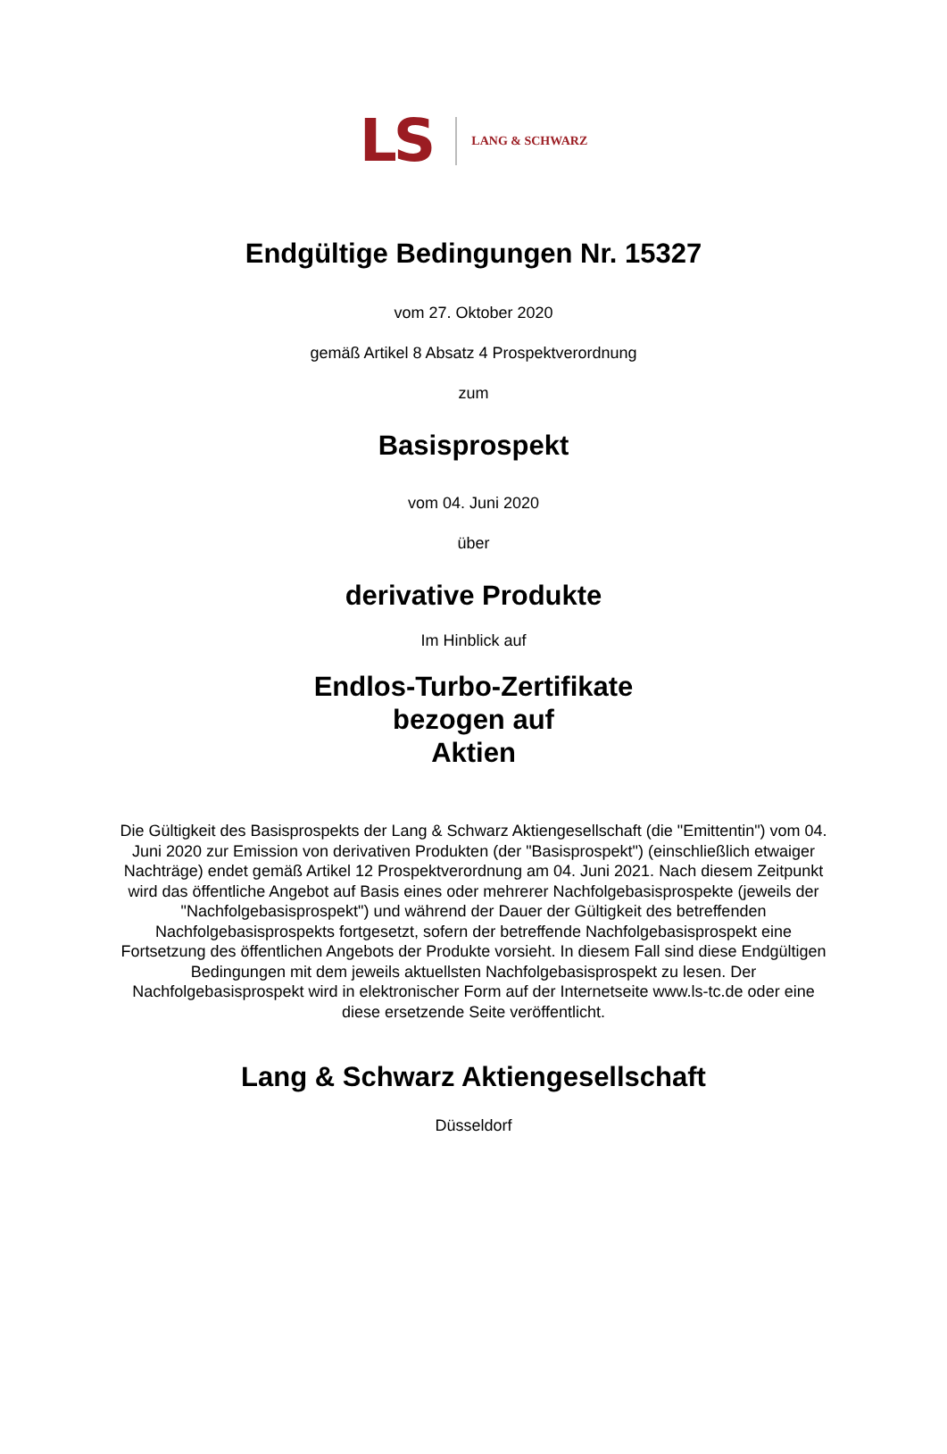LS LANG & SCHWARZ
Endgültige Bedingungen Nr. 15327
vom 27. Oktober 2020
gemäß Artikel 8 Absatz 4 Prospektverordnung
zum
Basisprospekt
vom 04. Juni 2020
über
derivative Produkte
Im Hinblick auf
Endlos-Turbo-Zertifikate
bezogen auf
Aktien
Die Gültigkeit des Basisprospekts der Lang & Schwarz Aktiengesellschaft (die "Emittentin") vom 04. Juni 2020 zur Emission von derivativen Produkten (der "Basisprospekt") (einschließlich etwaiger Nachträge) endet gemäß Artikel 12 Prospektverordnung am 04. Juni 2021. Nach diesem Zeitpunkt wird das öffentliche Angebot auf Basis eines oder mehrerer Nachfolgebasisprospekte (jeweils der "Nachfolgebasisprospekt") und während der Dauer der Gültigkeit des betreffenden Nachfolgebasisprospekts fortgesetzt, sofern der betreffende Nachfolgebasisprospekt eine Fortsetzung des öffentlichen Angebots der Produkte vorsieht. In diesem Fall sind diese Endgültigen Bedingungen mit dem jeweils aktuellsten Nachfolgebasisprospekt zu lesen. Der Nachfolgebasisprospekt wird in elektronischer Form auf der Internetseite www.ls-tc.de oder eine diese ersetzende Seite veröffentlicht.
Lang & Schwarz Aktiengesellschaft
Düsseldorf